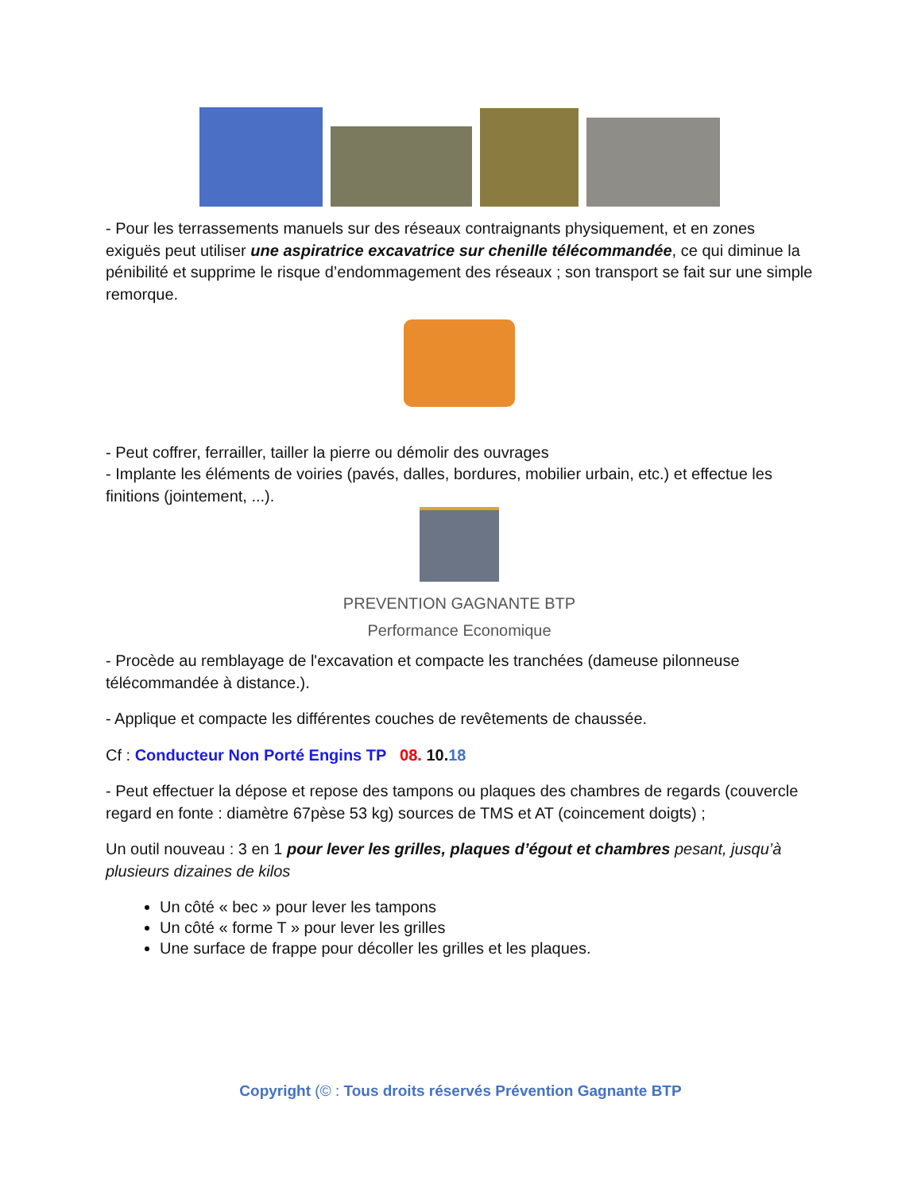- Pour les terrassements manuels sur des réseaux contraignants physiquement, et en zones exiguës peut utiliser une aspiratrice excavatrice sur chenille télécommandée, ce qui diminue la pénibilité et supprime le risque d’endommagement des réseaux ; son transport se fait sur une simple remorque.
- Peut coffrer, ferrailler, tailler la pierre ou démolir des ouvrages
- Implante les éléments de voiries (pavés, dalles, bordures, mobilier urbain, etc.) et effectue les finitions (jointement, ...).
PREVENTION GAGNANTE BTP
Performance Economique
- Procède au remblayage de l'excavation et compacte les tranchées (dameuse pilonneuse télécommandée à distance.).
- Applique et compacte les différentes couches de revêtements de chaussée.
Cf : Conducteur Non Porté Engins TP 08. 10. 18
- Peut effectuer la dépose et repose des tampons ou plaques des chambres de regards (couvercle regard en fonte : diamètre 67pèse 53 kg) sources de TMS et AT (coincement doigts) ;
Un outil nouveau : 3 en 1 pour lever les grilles, plaques d’égout et chambres pesant, jusqu’à plusieurs dizaines de kilos
Un côté « bec » pour lever les tampons
Un côté « forme T » pour lever les grilles
Une surface de frappe pour décoller les grilles et les plaques.
Copyright (© : Tous droits réservés Prévention Gagnante BTP